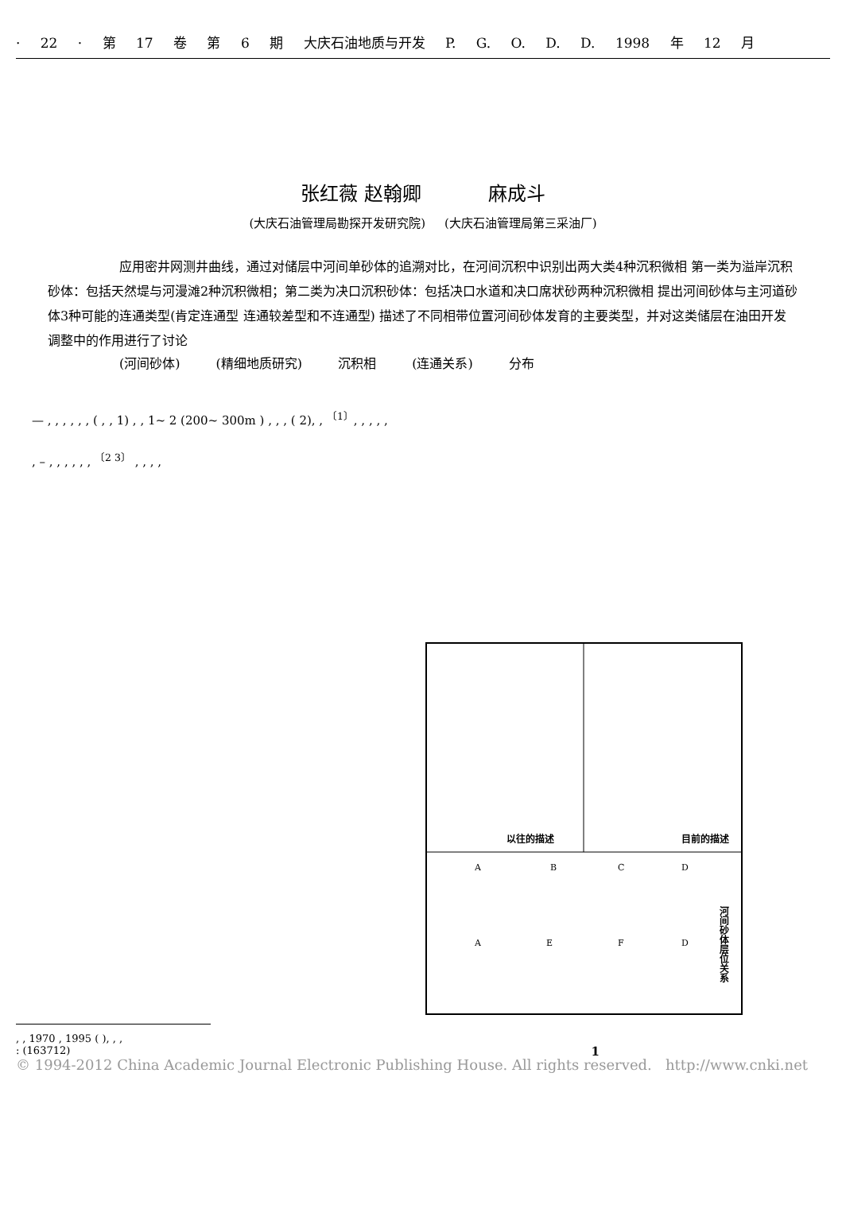· 22 · 第 17 卷 第 6 期 大庆石油地质与开发 P. G. O. D. D. 1998 年 12 月
张红薇 赵翰卿 麻成斗
(大庆石油管理局勘探开发研究院) (大庆石油管理局第三采油厂)
应用密井网测井曲线，通过对储层中河间单砂体的追溯对比，在河间沉积中识别出两大类4种沉积微相 第一类为溢岸沉积砂体：包括天然堤与河漫滩2种沉积微相；第二类为决口沉积砂体：包括决口水道和决口席状砂两种沉积微相 提出河间砂体与主河道砂体3种可能的连通类型(肯定连通型 连通较差型和不连通型) 描述了不同相带位置河间砂体发育的主要类型，并对这类储层在油田开发调整中的作用进行了讨论
(河间砂体) (精细地质研究) 沉积相 (连通关系) 分布
— , , , , , , ( , , 1) , , 1~ 2 (200~ 300m ) , , , ( 2), , <sup>〔1〕</sup>, , , , ,
, – , , , , , , <sup>〔2 3〕</sup> , , , ,
以往的描述
目前的描述
A
B
C
D
A
E
F
D
河间砂体层位关系
1
, , 1970 , 1995 ( ), , ,
: (163712)
© 1994-2012 China Academic Journal Electronic Publishing House. All rights reserved. http://www.cnki.net